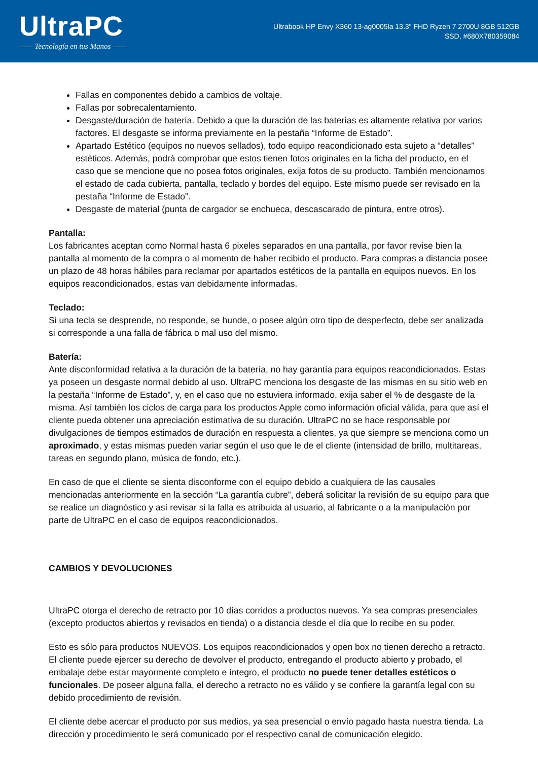UltraPC
—— Tecnología en tus Manos ——
Ultrabook HP Envy X360 13-ag0005la 13.3" FHD Ryzen 7 2700U 8GB 512GB SSD, #680X780359084
Fallas en componentes debido a cambios de voltaje.
Fallas por sobrecalentamiento.
Desgaste/duración de batería. Debido a que la duración de las baterías es altamente relativa por varios factores. El desgaste se informa previamente en la pestaña “Informe de Estado”.
Apartado Estético (equipos no nuevos sellados), todo equipo reacondicionado esta sujeto a “detalles” estéticos. Además, podrá comprobar que estos tienen fotos originales en la ficha del producto, en el caso que se mencione que no posea fotos originales, exija fotos de su producto. También mencionamos el estado de cada cubierta, pantalla, teclado y bordes del equipo. Este mismo puede ser revisado en la pestaña “Informe de Estado”.
Desgaste de material (punta de cargador se enchueca, descascarado de pintura, entre otros).
Pantalla:
Los fabricantes aceptan como Normal hasta 6 pixeles separados en una pantalla, por favor revise bien la pantalla al momento de la compra o al momento de haber recibido el producto. Para compras a distancia posee un plazo de 48 horas hábiles para reclamar por apartados estéticos de la pantalla en equipos nuevos. En los equipos reacondicionados, estas van debidamente informadas.
Teclado:
Si una tecla se desprende, no responde, se hunde, o posee algún otro tipo de desperfecto, debe ser analizada si corresponde a una falla de fábrica o mal uso del mismo.
Batería:
Ante disconformidad relativa a la duración de la batería, no hay garantía para equipos reacondicionados. Estas ya poseen un desgaste normal debido al uso. UltraPC menciona los desgaste de las mismas en su sitio web en la pestaña “Informe de Estado”, y, en el caso que no estuviera informado, exija saber el % de desgaste de la misma. Así también los ciclos de carga para los productos Apple como información oficial válida, para que así el cliente pueda obtener una apreciación estimativa de su duración. UltraPC no se hace responsable por divulgaciones de tiempos estimados de duración en respuesta a clientes, ya que siempre se menciona como un aproximado, y estas mismas pueden variar según el uso que le de el cliente (intensidad de brillo, multitareas, tareas en segundo plano, música de fondo, etc.).
En caso de que el cliente se sienta disconforme con el equipo debido a cualquiera de las causales mencionadas anteriormente en la sección “La garantía cubre”, deberá solicitar la revisión de su equipo para que se realice un diagnóstico y así revisar si la falla es atribuida al usuario, al fabricante o a la manipulación por parte de UltraPC en el caso de equipos reacondicionados.
CAMBIOS Y DEVOLUCIONES
UltraPC otorga el derecho de retracto por 10 días corridos a productos nuevos. Ya sea compras presenciales (excepto productos abiertos y revisados en tienda) o a distancia desde el día que lo recibe en su poder.
Esto es sólo para productos NUEVOS. Los equipos reacondicionados y open box no tienen derecho a retracto. El cliente puede ejercer su derecho de devolver el producto, entregando el producto abierto y probado, el embalaje debe estar mayormente completo e íntegro, el producto no puede tener detalles estéticos o funcionales. De poseer alguna falla, el derecho a retracto no es válido y se confiere la garantía legal con su debido procedimiento de revisión.
El cliente debe acercar el producto por sus medios, ya sea presencial o envío pagado hasta nuestra tienda. La dirección y procedimiento le será comunicado por el respectivo canal de comunicación elegido.